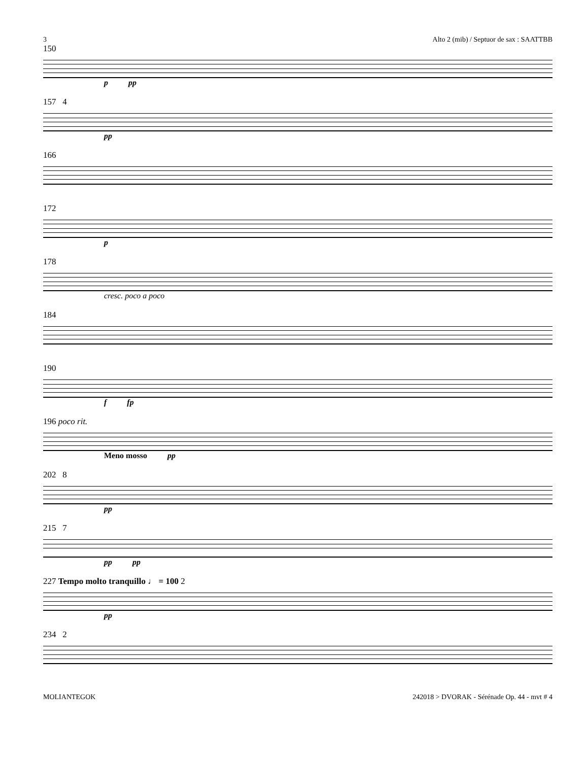3 Alto 2 (mib) / Septuor de sax : SAATTBB
150
p pp
157 4
pp
166
172
p
178
cresc. poco a poco
184
190
f fp
196 poco rit.
Meno mosso pp
202 8
pp
215 7
pp pp
227 Tempo molto tranquillo ♩ = 100 2
pp
234 2
MOLIANTEGOK 242018 > DVORAK - Sérénade Op. 44 - mvt # 4